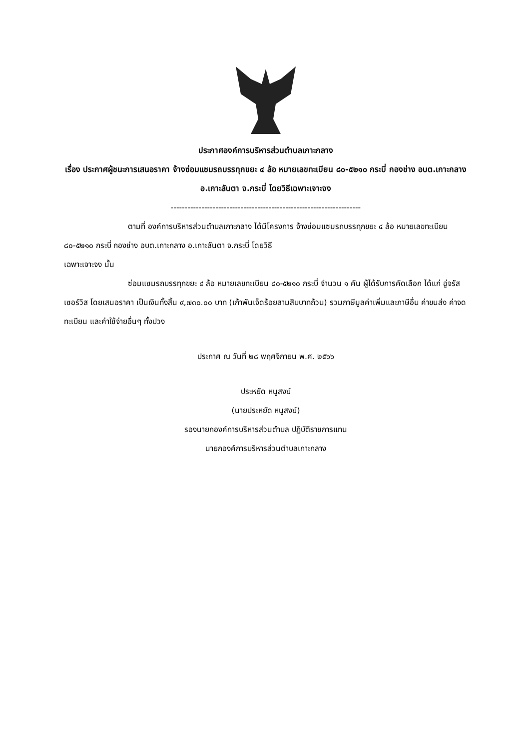ประกาศองค์การบริหารส่วนตำบลเกาะกลาง
เรื่อง ประกาศผู้ชนะการเสนอราคา จ้างซ่อมแซมรถบรรทุกขยะ ๔ ล้อ หมายเลขทะเบียน ๘๐-๕๒๑๐ กระบี่ กองช่าง อบต.เกาะกลาง อ.เกาะลันตา จ.กระบี่ โดยวิธีเฉพาะเจาะจง
--------------------------------------------------------------------
ตามที่ องค์การบริหารส่วนตำบลเกาะกลาง ได้มีโครงการ จ้างซ่อมแซมรถบรรทุกขยะ ๔ ล้อ หมายเลขทะเบียน ๘๐-๕๒๑๐ กระบี่ กองช่าง อบต.เกาะกลาง อ.เกาะลันตา จ.กระบี่ โดยวิธี
เฉพาะเจาะจง นั้น
ซ่อมแซมรถบรรทุกขยะ ๔ ล้อ หมายเลขทะเบียน ๘๐-๕๒๑๐ กระบี่ จำนวน ๑ คัน ผู้ได้รับการคัดเลือก ได้แก่ อู่จรัส เซอร์วิส โดยเสนอราคา เป็นเงินทั้งสิ้น ๙,๗๓๐.๐๐ บาท (เก้าพันเจ็ดร้อยสามสิบบาทถ้วน) รวมภาษีมูลค่าเพิ่มและภาษีอื่น ค่าขนส่ง ค่าจดทะเบียน และค่าใช้จ่ายอื่นๆ ทั้งปวง
ประกาศ ณ วันที่ ๒๘ พฤศจิกายน พ.ศ. ๒๕๖๖
ประหยัด หนูสงฆ์
(นายประหยัด หนูสงฆ์)
รองนายกองค์การบริหารส่วนตำบล ปฏิบัติราชการแทน
นายกองค์การบริหารส่วนตำบลเกาะกลาง